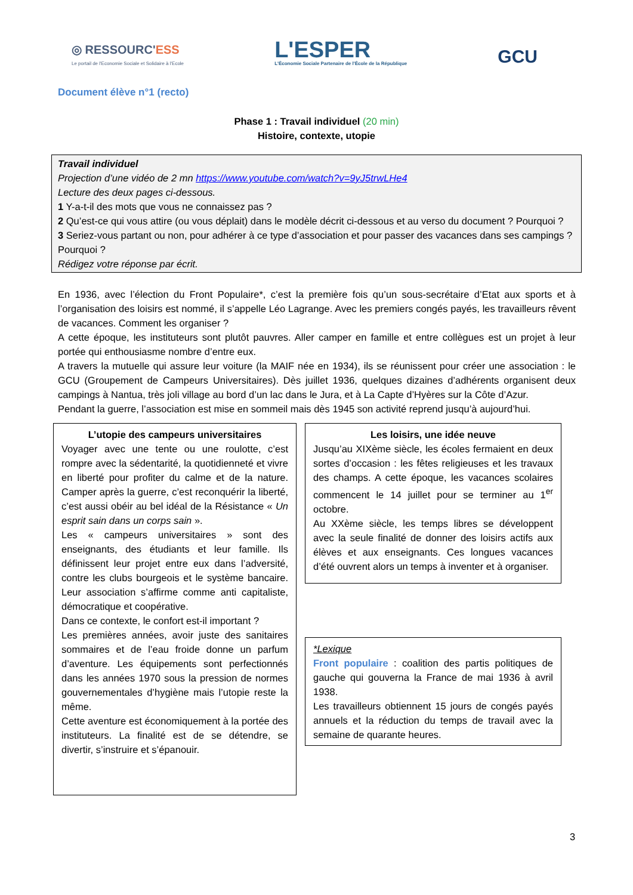◎ RESSOURC'ESS
Le portail de l'Economie Sociale et Solidaire à l'Ecole
L'ESPER
L'Économie Sociale Partenaire de l'École de la République
GCU
Document élève n°1 (recto)
Phase 1 : Travail individuel (20 min)
Histoire, contexte, utopie
Travail individuel
Projection d’une vidéo de 2 mn https://www.youtube.com/watch?v=9yJ5trwLHe4
Lecture des deux pages ci-dessous.
1 Y-a-t-il des mots que vous ne connaissez pas ?
2 Qu’est-ce qui vous attire (ou vous déplait) dans le modèle décrit ci-dessous et au verso du document ? Pourquoi ?
3 Seriez-vous partant ou non, pour adhérer à ce type d’association et pour passer des vacances dans ses campings ? Pourquoi ?
Rédigez votre réponse par écrit.
En 1936, avec l’élection du Front Populaire*, c’est la première fois qu’un sous-secrétaire d’Etat aux sports et à l’organisation des loisirs est nommé, il s’appelle Léo Lagrange. Avec les premiers congés payés, les travailleurs rêvent de vacances. Comment les organiser ?
A cette époque, les instituteurs sont plutôt pauvres. Aller camper en famille et entre collègues est un projet à leur portée qui enthousiasme nombre d’entre eux.
A travers la mutuelle qui assure leur voiture (la MAIF née en 1934), ils se réunissent pour créer une association : le GCU (Groupement de Campeurs Universitaires). Dès juillet 1936, quelques dizaines d’adhérents organisent deux campings à Nantua, très joli village au bord d’un lac dans le Jura, et à La Capte d’Hyères sur la Côte d’Azur.
Pendant la guerre, l’association est mise en sommeil mais dès 1945 son activité reprend jusqu’à aujourd’hui.
L’utopie des campeurs universitaires
Voyager avec une tente ou une roulotte, c’est rompre avec la sédentarité, la quotidienneté et vivre en liberté pour profiter du calme et de la nature. Camper après la guerre, c’est reconquérir la liberté, c’est aussi obéir au bel idéal de la Résistance « Un esprit sain dans un corps sain ».
Les « campeurs universitaires » sont des enseignants, des étudiants et leur famille. Ils définissent leur projet entre eux dans l’adversité, contre les clubs bourgeois et le système bancaire. Leur association s’affirme comme anti capitaliste, démocratique et coopérative.
Dans ce contexte, le confort est-il important ?
Les premières années, avoir juste des sanitaires sommaires et de l’eau froide donne un parfum d’aventure. Les équipements sont perfectionnés dans les années 1970 sous la pression de normes gouvernementales d’hygiène mais l’utopie reste la même.
Cette aventure est économiquement à la portée des instituteurs. La finalité est de se détendre, se divertir, s’instruire et s’épanouir.
Les loisirs, une idée neuve
Jusqu’au XIXème siècle, les écoles fermaient en deux sortes d’occasion : les fêtes religieuses et les travaux des champs. A cette époque, les vacances scolaires commencent le 14 juillet pour se terminer au 1<sup>er</sup> octobre.
Au XXème siècle, les temps libres se développent avec la seule finalité de donner des loisirs actifs aux élèves et aux enseignants. Ces longues vacances d’été ouvrent alors un temps à inventer et à organiser.
*Lexique
Front populaire : coalition des partis politiques de gauche qui gouverna la France de mai 1936 à avril 1938.
Les travailleurs obtiennent 15 jours de congés payés annuels et la réduction du temps de travail avec la semaine de quarante heures.
3